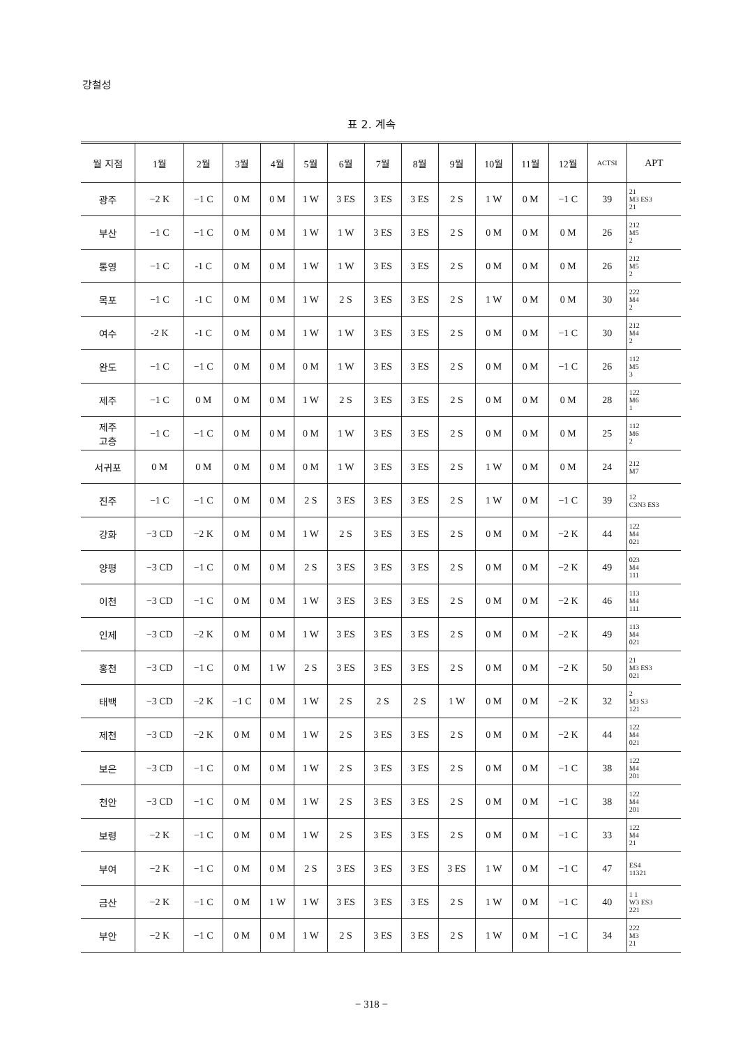강철성
표 2. 계속
| 월 지점 | 1월 | 2월 | 3월 | 4월 | 5월 | 6월 | 7월 | 8월 | 9월 | 10월 | 11월 | 12월 | ACTSI | APT |
| --- | --- | --- | --- | --- | --- | --- | --- | --- | --- | --- | --- | --- | --- | --- |
| 광주 | −2 K | −1 C | 0 M | 0 M | 1 W | 3 ES | 3 ES | 3 ES | 2 S | 1 W | 0 M | −1 C | 39 | 21 M3 ES3 21 |
| 부산 | −1 C | −1 C | 0 M | 0 M | 1 W | 1 W | 3 ES | 3 ES | 2 S | 0 M | 0 M | 0 M | 26 | 212 M5 2 |
| 통영 | −1 C | -1 C | 0 M | 0 M | 1 W | 1 W | 3 ES | 3 ES | 2 S | 0 M | 0 M | 0 M | 26 | 212 M5 2 |
| 목포 | −1 C | -1 C | 0 M | 0 M | 1 W | 2 S | 3 ES | 3 ES | 2 S | 1 W | 0 M | 0 M | 30 | 222 M4 2 |
| 여수 | -2 K | -1 C | 0 M | 0 M | 1 W | 1 W | 3 ES | 3 ES | 2 S | 0 M | 0 M | −1 C | 30 | 212 M4 2 |
| 완도 | −1 C | −1 C | 0 M | 0 M | 0 M | 1 W | 3 ES | 3 ES | 2 S | 0 M | 0 M | −1 C | 26 | 112 M5 3 |
| 제주 | −1 C | 0 M | 0 M | 0 M | 1 W | 2 S | 3 ES | 3 ES | 2 S | 0 M | 0 M | 0 M | 28 | 122 M6 1 |
| 제주 고층 | −1 C | −1 C | 0 M | 0 M | 0 M | 1 W | 3 ES | 3 ES | 2 S | 0 M | 0 M | 0 M | 25 | 112 M6 2 |
| 서귀포 | 0 M | 0 M | 0 M | 0 M | 0 M | 1 W | 3 ES | 3 ES | 2 S | 1 W | 0 M | 0 M | 24 | 212 M7 |
| 진주 | −1 C | −1 C | 0 M | 0 M | 2 S | 3 ES | 3 ES | 3 ES | 2 S | 1 W | 0 M | −1 C | 39 | 12 C3N3 ES3 |
| 강화 | −3 CD | −2 K | 0 M | 0 M | 1 W | 2 S | 3 ES | 3 ES | 2 S | 0 M | 0 M | −2 K | 44 | 122 M4 021 |
| 양평 | −3 CD | −1 C | 0 M | 0 M | 2 S | 3 ES | 3 ES | 3 ES | 2 S | 0 M | 0 M | −2 K | 49 | 023 M4 111 |
| 이천 | −3 CD | −1 C | 0 M | 0 M | 1 W | 3 ES | 3 ES | 3 ES | 2 S | 0 M | 0 M | −2 K | 46 | 113 M4 111 |
| 인제 | −3 CD | −2 K | 0 M | 0 M | 1 W | 3 ES | 3 ES | 3 ES | 2 S | 0 M | 0 M | −2 K | 49 | 113 M4 021 |
| 홍천 | −3 CD | −1 C | 0 M | 1 W | 2 S | 3 ES | 3 ES | 3 ES | 2 S | 0 M | 0 M | −2 K | 50 | 21 M3 ES3 021 |
| 태백 | −3 CD | −2 K | −1 C | 0 M | 1 W | 2 S | 2 S | 2 S | 1 W | 0 M | 0 M | −2 K | 32 | 2 M3 S3 121 |
| 제천 | −3 CD | −2 K | 0 M | 0 M | 1 W | 2 S | 3 ES | 3 ES | 2 S | 0 M | 0 M | −2 K | 44 | 122 M4 021 |
| 보은 | −3 CD | −1 C | 0 M | 0 M | 1 W | 2 S | 3 ES | 3 ES | 2 S | 0 M | 0 M | −1 C | 38 | 122 M4 201 |
| 천안 | −3 CD | −1 C | 0 M | 0 M | 1 W | 2 S | 3 ES | 3 ES | 2 S | 0 M | 0 M | −1 C | 38 | 122 M4 201 |
| 보령 | −2 K | −1 C | 0 M | 0 M | 1 W | 2 S | 3 ES | 3 ES | 2 S | 0 M | 0 M | −1 C | 33 | 122 M4 21 |
| 부여 | −2 K | −1 C | 0 M | 0 M | 2 S | 3 ES | 3 ES | 3 ES | 3 ES | 1 W | 0 M | −1 C | 47 | ES4 11321 |
| 금산 | −2 K | −1 C | 0 M | 1 W | 1 W | 3 ES | 3 ES | 3 ES | 2 S | 1 W | 0 M | −1 C | 40 | 1 1 W3 ES3 221 |
| 부안 | −2 K | −1 C | 0 M | 0 M | 1 W | 2 S | 3 ES | 3 ES | 2 S | 1 W | 0 M | −1 C | 34 | 222 M3 21 |
− 318 −